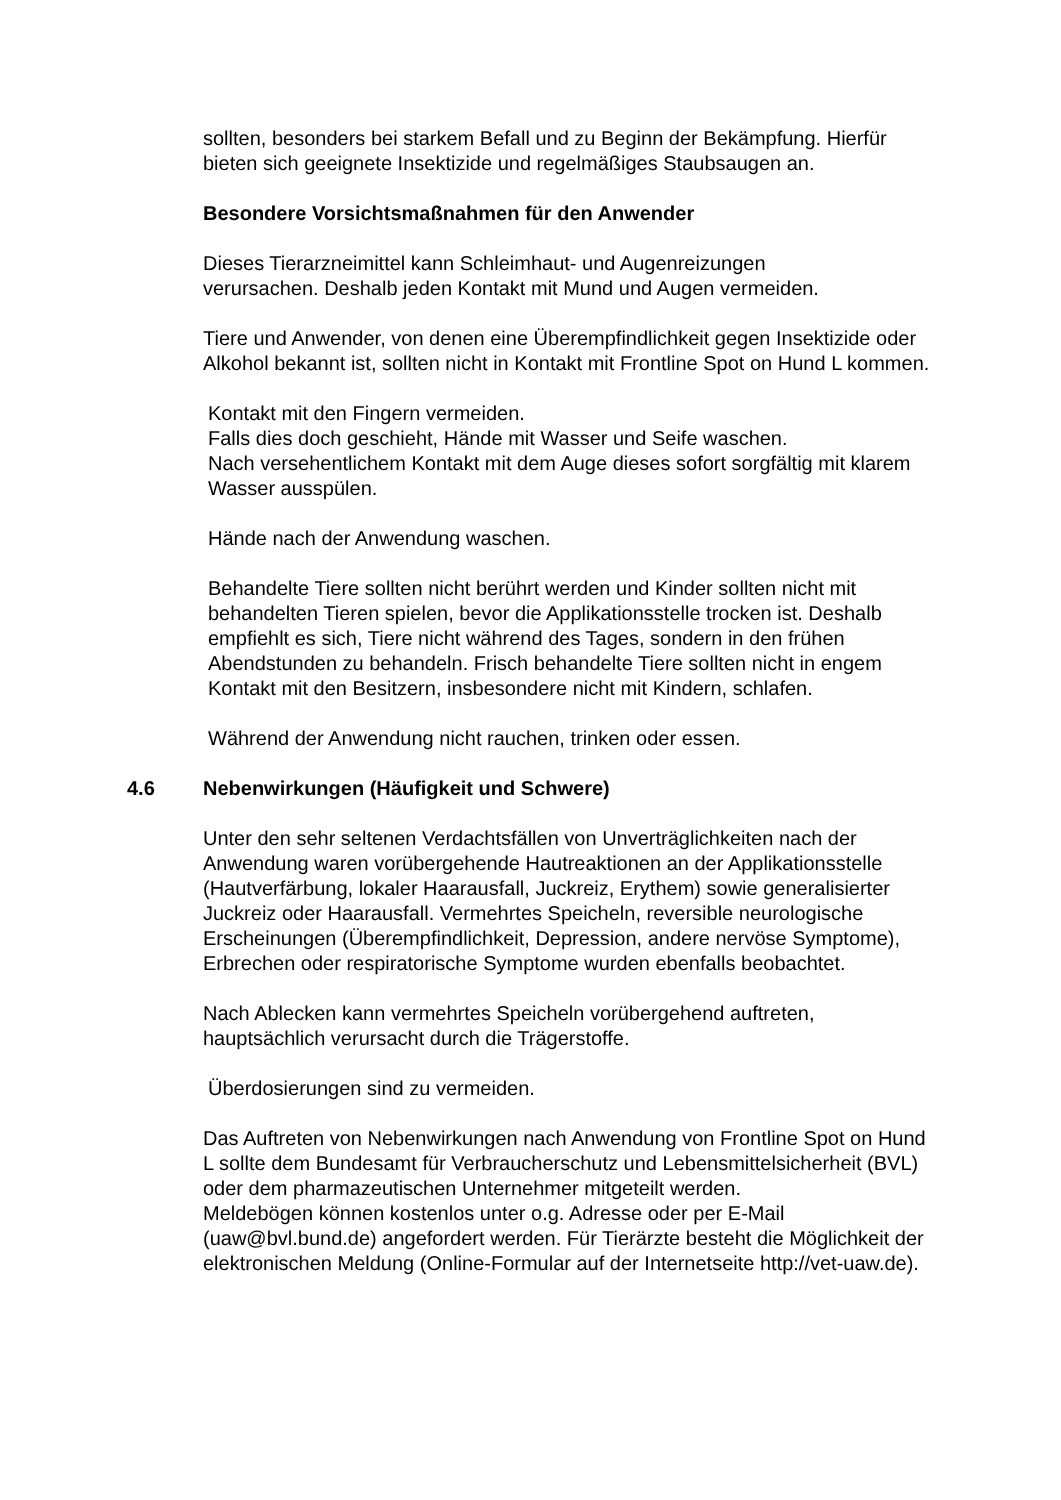sollten, besonders bei starkem Befall und zu Beginn der Bekämpfung. Hierfür bieten sich geeignete Insektizide und regelmäßiges Staubsaugen an.
Besondere Vorsichtsmaßnahmen für den Anwender
Dieses Tierarzneimittel kann Schleimhaut- und Augenreizungen
verursachen. Deshalb jeden Kontakt mit Mund und Augen vermeiden.
Tiere und Anwender, von denen eine Überempfindlichkeit gegen Insektizide oder Alkohol bekannt ist, sollten nicht in Kontakt mit Frontline Spot on Hund L kommen.
Kontakt mit den Fingern vermeiden.
Falls dies doch geschieht, Hände mit Wasser und Seife waschen.
Nach versehentlichem Kontakt mit dem Auge dieses sofort sorgfältig mit klarem Wasser ausspülen.
Hände nach der Anwendung waschen.
Behandelte Tiere sollten nicht berührt werden und Kinder sollten nicht mit behandelten Tieren spielen, bevor die Applikationsstelle trocken ist. Deshalb empfiehlt es sich, Tiere nicht während des Tages, sondern in den frühen Abendstunden zu behandeln. Frisch behandelte Tiere sollten nicht in engem Kontakt mit den Besitzern, insbesondere nicht mit Kindern, schlafen.
Während der Anwendung nicht rauchen, trinken oder essen.
4.6 Nebenwirkungen (Häufigkeit und Schwere)
Unter den sehr seltenen Verdachtsfällen von Unverträglichkeiten nach der Anwendung waren vorübergehende Hautreaktionen an der Applikationsstelle (Hautverfärbung, lokaler Haarausfall, Juckreiz, Erythem) sowie generalisierter Juckreiz oder Haarausfall. Vermehrtes Speicheln, reversible neurologische Erscheinungen (Überempfindlichkeit, Depression, andere nervöse Symptome), Erbrechen oder respiratorische Symptome wurden ebenfalls beobachtet.
Nach Ablecken kann vermehrtes Speicheln vorübergehend auftreten, hauptsächlich verursacht durch die Trägerstoffe.
Überdosierungen sind zu vermeiden.
Das Auftreten von Nebenwirkungen nach Anwendung von Frontline Spot on Hund L sollte dem Bundesamt für Verbraucherschutz und Lebensmittelsicherheit (BVL) oder dem pharmazeutischen Unternehmer mitgeteilt werden.
Meldebögen können kostenlos unter o.g. Adresse oder per E-Mail (uaw@bvl.bund.de) angefordert werden. Für Tierärzte besteht die Möglichkeit der elektronischen Meldung (Online-Formular auf der Internetseite http://vet-uaw.de).